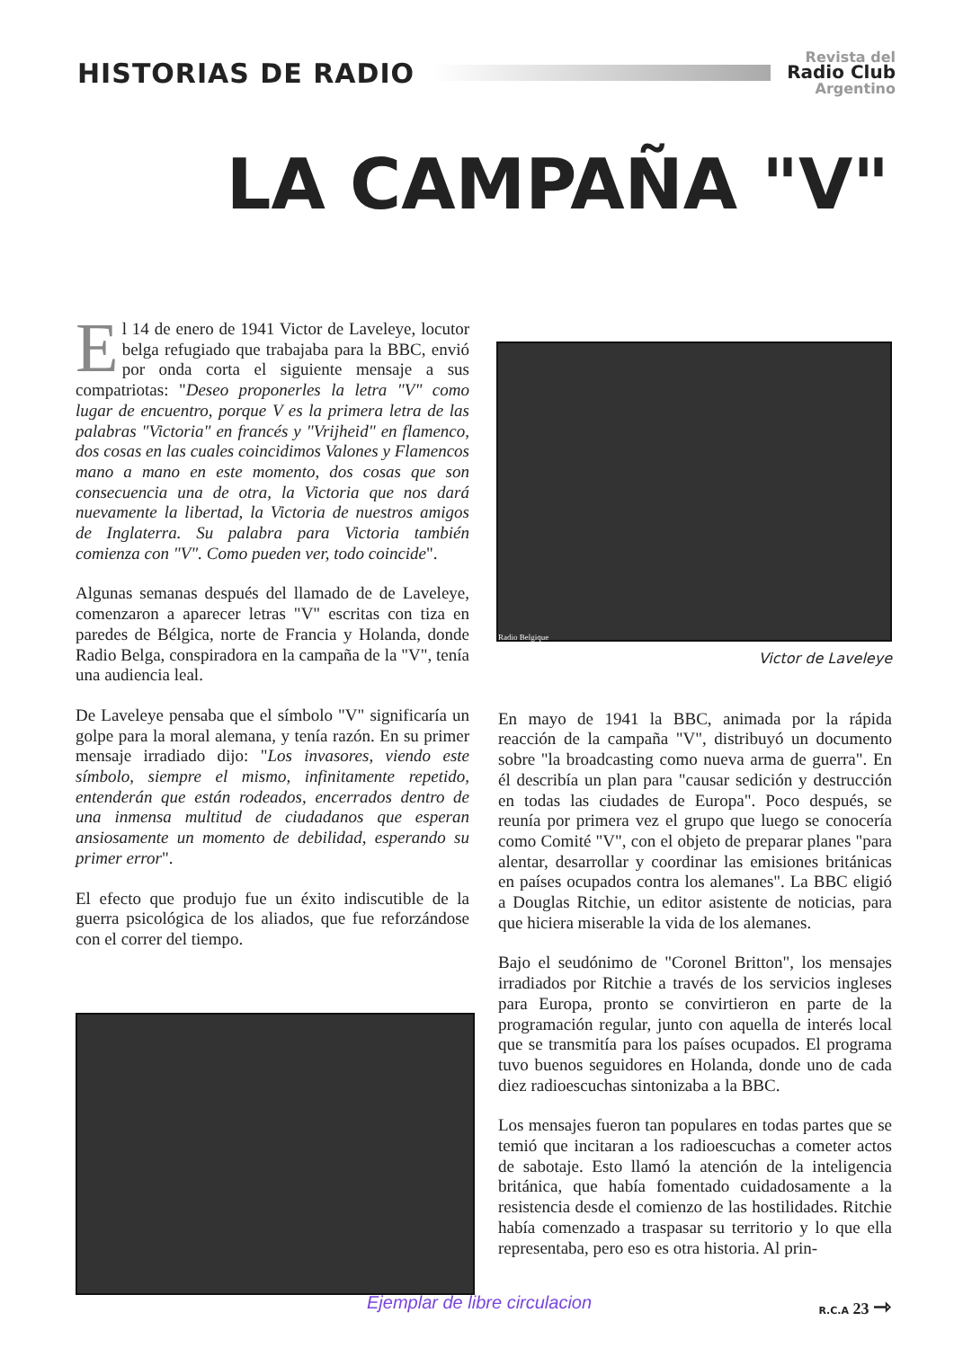HISTORIAS DE RADIO
Revista del
Radio Club
Argentino
LA CAMPAÑA "V"
El 14 de enero de 1941 Victor de Laveleye, locutor belga refugiado que trabajaba para la BBC, envió por onda corta el siguiente mensaje a sus compatriotas: "Deseo proponerles la letra "V" como lugar de encuentro, porque V es la primera letra de las palabras "Victoria" en francés y "Vrijheid" en flamenco, dos cosas en las cuales coincidimos Valones y Flamencos mano a mano en este momento, dos cosas que son consecuencia una de otra, la Victoria que nos dará nuevamente la libertad, la Victoria de nuestros amigos de Inglaterra. Su palabra para Victoria también comienza con "V". Como pueden ver, todo coincide".
Algunas semanas después del llamado de de Laveleye, comenzaron a aparecer letras "V" escritas con tiza en paredes de Bélgica, norte de Francia y Holanda, donde Radio Belga, conspiradora en la campaña de la "V", tenía una audiencia leal.
De Laveleye pensaba que el símbolo "V" significaría un golpe para la moral alemana, y tenía razón. En su primer mensaje irradiado dijo: "Los invasores, viendo este símbolo, siempre el mismo, infinitamente repetido, entenderán que están rodeados, encerrados dentro de una inmensa multitud de ciudadanos que esperan ansiosamente un momento de debilidad, esperando su primer error".
El efecto que produjo fue un éxito indiscutible de la guerra psicológica de los aliados, que fue reforzándose con el correr del tiempo.
Radio Belgique
Victor de Laveleye
En mayo de 1941 la BBC, animada por la rápida reacción de la campaña "V", distribuyó un documento sobre "la broadcasting como nueva arma de guerra". En él describía un plan para "causar sedición y destrucción en todas las ciudades de Europa". Poco después, se reunía por primera vez el grupo que luego se conocería como Comité "V", con el objeto de preparar planes "para alentar, desarrollar y coordinar las emisiones británicas en países ocupados contra los alemanes". La BBC eligió a Douglas Ritchie, un editor asistente de noticias, para que hiciera miserable la vida de los alemanes.
Bajo el seudónimo de "Coronel Britton", los mensajes irradiados por Ritchie a través de los servicios ingleses para Europa, pronto se convirtieron en parte de la programación regular, junto con aquella de interés local que se transmitía para los países ocupados. El programa tuvo buenos seguidores en Holanda, donde uno de cada diez radioescuchas sintonizaba a la BBC.
Los mensajes fueron tan populares en todas partes que se temió que incitaran a los radioescuchas a cometer actos de sabotaje. Esto llamó la atención de la inteligencia británica, que había fomentado cuidadosamente a la resistencia desde el comienzo de las hostilidades. Ritchie había comenzado a traspasar su territorio y lo que ella representaba, pero eso es otra historia. Al prin-
Ejemplar de libre circulacion R.C.A 23 ⇾